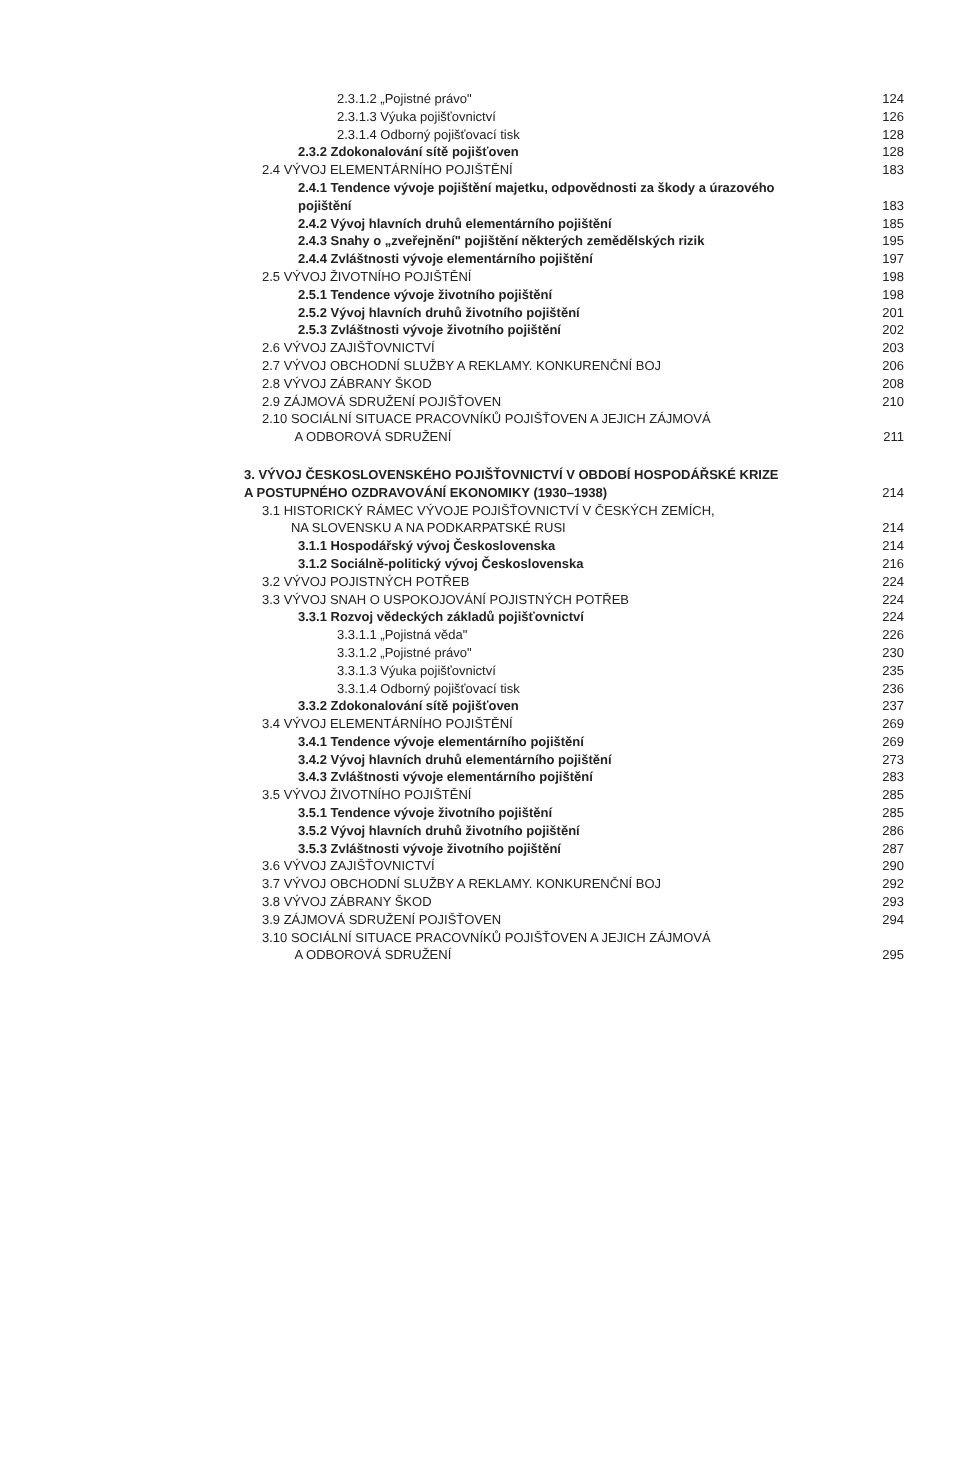2.3.1.2 „Pojistné právo" 124
2.3.1.3 Výuka pojišťovnictví 126
2.3.1.4 Odborný pojišťovací tisk
128
2.3.2 Zdokonalování sítě pojišťoven
128
2.4 VÝVOJ ELEMENTÁRNÍHO POJIŠTĚNÍ
183
2.4.1 Tendence vývoje pojištění majetku, odpovědnosti za škody a úrazového
pojištění
183
2.4.2 Vývoj hlavních druhů elementárního pojištění
185
2.4.3 Snahy o „zveřejnění" pojištění některých zemědělských rizik
195
2.4.4 Zvláštnosti vývoje elementárního pojištění
197
2.5 VÝVOJ ŽIVOTNÍHO POJIŠTĚNÍ 198
2.5.1 Tendence vývoje životního pojištění
198
2.5.2 Vývoj hlavních druhů životního pojištění
201
2.5.3 Zvláštnosti vývoje životního pojištění
202
2.6 VÝVOJ ZAJIŠŤOVNICTVÍ 203
2.7 VÝVOJ OBCHODNÍ SLUŽBY A REKLAMY. KONKURENČNÍ BOJ
206
2.8 VÝVOJ ZÁBRANY ŠKOD 208
2.9 ZÁJMOVÁ SDRUŽENÍ POJIŠŤOVEN
210
2.10 SOCIÁLNÍ SITUACE PRACOVNÍKŮ POJIŠŤOVEN A JEJICH ZÁJMOVÁ
A ODBOROVÁ SDRUŽENÍ
211
3. VÝVOJ ČESKOSLOVENSKÉHO POJIŠŤOVNICTVÍ V OBDOBÍ HOSPODÁŘSKÉ KRIZE
A POSTUPNÉHO OZDRAVOVÁNÍ EKONOMIKY (1930–1938)
214
3.1 HISTORICKÝ RÁMEC VÝVOJE POJIŠŤOVNICTVÍ V ČESKÝCH ZEMÍCH,
NA SLOVENSKU A NA PODKARPATSKÉ RUSI
214
3.1.1 Hospodářský vývoj Československa
214
3.1.2 Sociálně-politický vývoj Československa
216
3.2 VÝVOJ POJISTNÝCH POTŘEB 224
3.3 VÝVOJ SNAH O USPOKOJOVÁNÍ POJISTNÝCH POTŘEB
224
3.3.1 Rozvoj vědeckých základů pojišťovnictví
224
3.3.1.1 „Pojistná věda" 226
3.3.1.2 „Pojistné právo" 230
3.3.1.3 Výuka pojišťovnictví 235
3.3.1.4 Odborný pojišťovací tisk
236
3.3.2 Zdokonalování sítě pojišťoven
237
3.4 VÝVOJ ELEMENTÁRNÍHO POJIŠTĚNÍ
269
3.4.1 Tendence vývoje elementárního pojištění
269
3.4.2 Vývoj hlavních druhů elementárního pojištění
273
3.4.3 Zvláštnosti vývoje elementárního pojištění
283
3.5 VÝVOJ ŽIVOTNÍHO POJIŠTĚNÍ 285
3.5.1 Tendence vývoje životního pojištění
285
3.5.2 Vývoj hlavních druhů životního pojištění
286
3.5.3 Zvláštnosti vývoje životního pojištění
287
3.6 VÝVOJ ZAJIŠŤOVNICTVÍ 290
3.7 VÝVOJ OBCHODNÍ SLUŽBY A REKLAMY. KONKURENČNÍ BOJ
292
3.8 VÝVOJ ZÁBRANY ŠKOD 293
3.9 ZÁJMOVÁ SDRUŽENÍ POJIŠŤOVEN
294
3.10 SOCIÁLNÍ SITUACE PRACOVNÍKŮ POJIŠŤOVEN A JEJICH ZÁJMOVÁ
A ODBOROVÁ SDRUŽENÍ
295